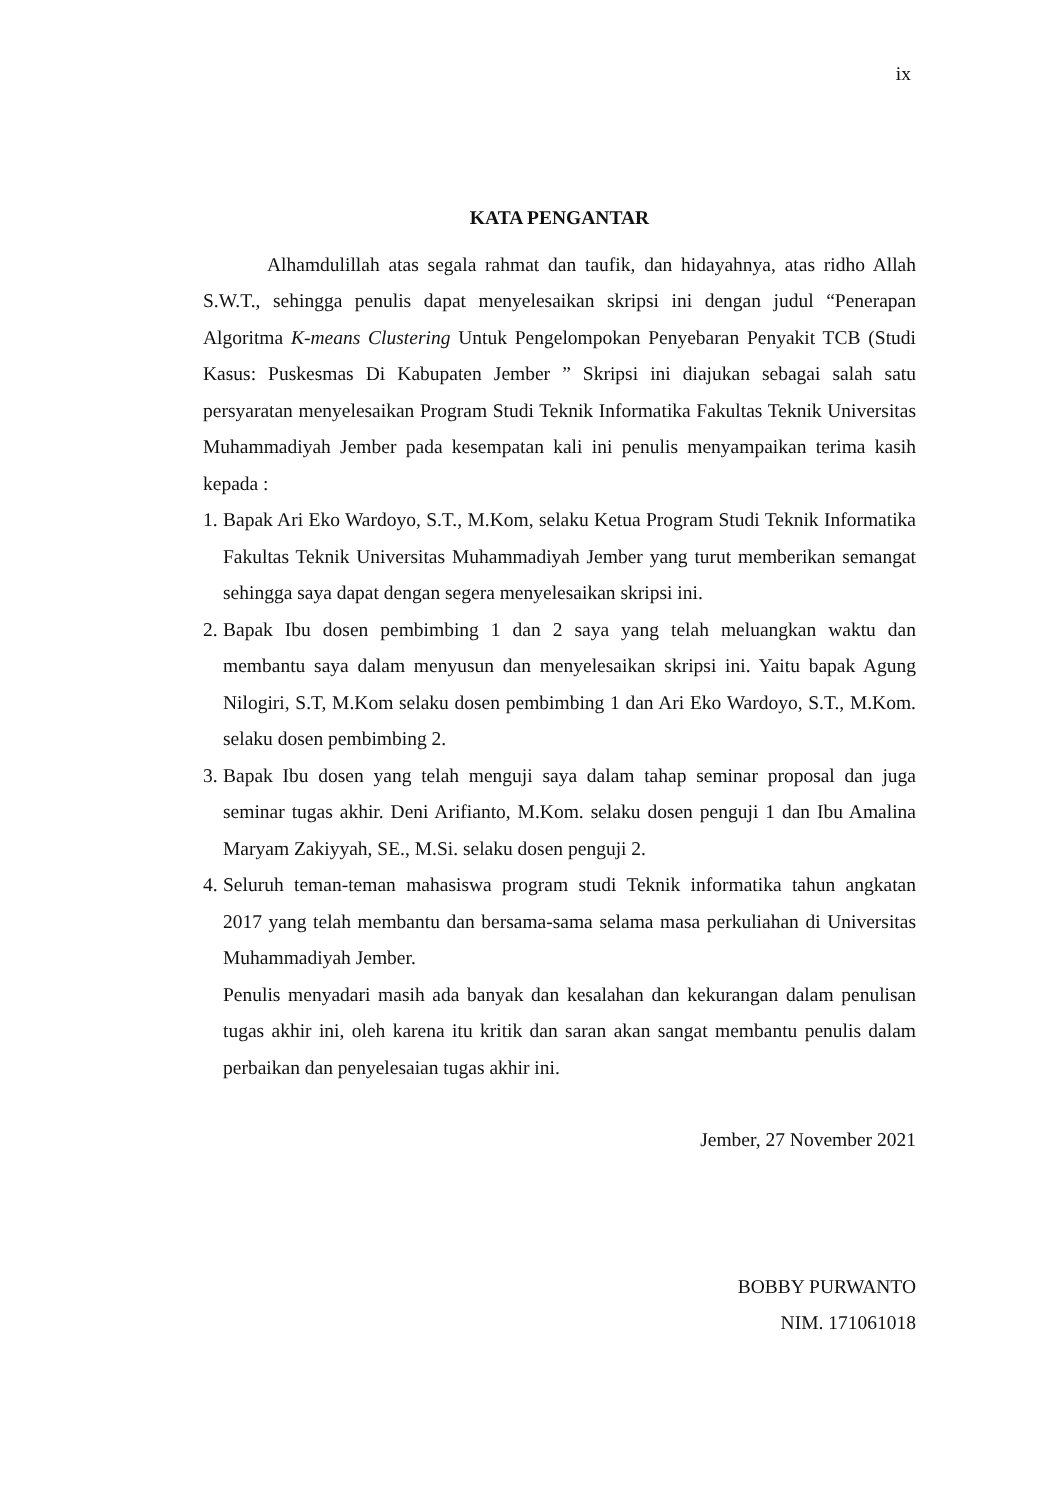ix
KATA PENGANTAR
Alhamdulillah atas segala rahmat dan taufik, dan hidayahnya, atas ridho Allah S.W.T., sehingga penulis dapat menyelesaikan skripsi ini dengan judul “Penerapan Algoritma K-means Clustering Untuk Pengelompokan Penyebaran Penyakit TCB (Studi Kasus: Puskesmas Di Kabupaten Jember ” Skripsi ini diajukan sebagai salah satu persyaratan menyelesaikan Program Studi Teknik Informatika Fakultas Teknik Universitas Muhammadiyah Jember pada kesempatan kali ini penulis menyampaikan terima kasih kepada :
1. Bapak Ari Eko Wardoyo, S.T., M.Kom, selaku Ketua Program Studi Teknik Informatika Fakultas Teknik Universitas Muhammadiyah Jember yang turut memberikan semangat sehingga saya dapat dengan segera menyelesaikan skripsi ini.
2. Bapak Ibu dosen pembimbing 1 dan 2 saya yang telah meluangkan waktu dan membantu saya dalam menyusun dan menyelesaikan skripsi ini. Yaitu bapak Agung Nilogiri, S.T, M.Kom selaku dosen pembimbing 1 dan Ari Eko Wardoyo, S.T., M.Kom. selaku dosen pembimbing 2.
3. Bapak Ibu dosen yang telah menguji saya dalam tahap seminar proposal dan juga seminar tugas akhir. Deni Arifianto, M.Kom. selaku dosen penguji 1 dan Ibu Amalina Maryam Zakiyyah, SE., M.Si. selaku dosen penguji 2.
4. Seluruh teman-teman mahasiswa program studi Teknik informatika tahun angkatan 2017 yang telah membantu dan bersama-sama selama masa perkuliahan di Universitas Muhammadiyah Jember.
Penulis menyadari masih ada banyak dan kesalahan dan kekurangan dalam penulisan tugas akhir ini, oleh karena itu kritik dan saran akan sangat membantu penulis dalam perbaikan dan penyelesaian tugas akhir ini.
Jember, 27 November 2021
BOBBY PURWANTO
NIM. 171061018